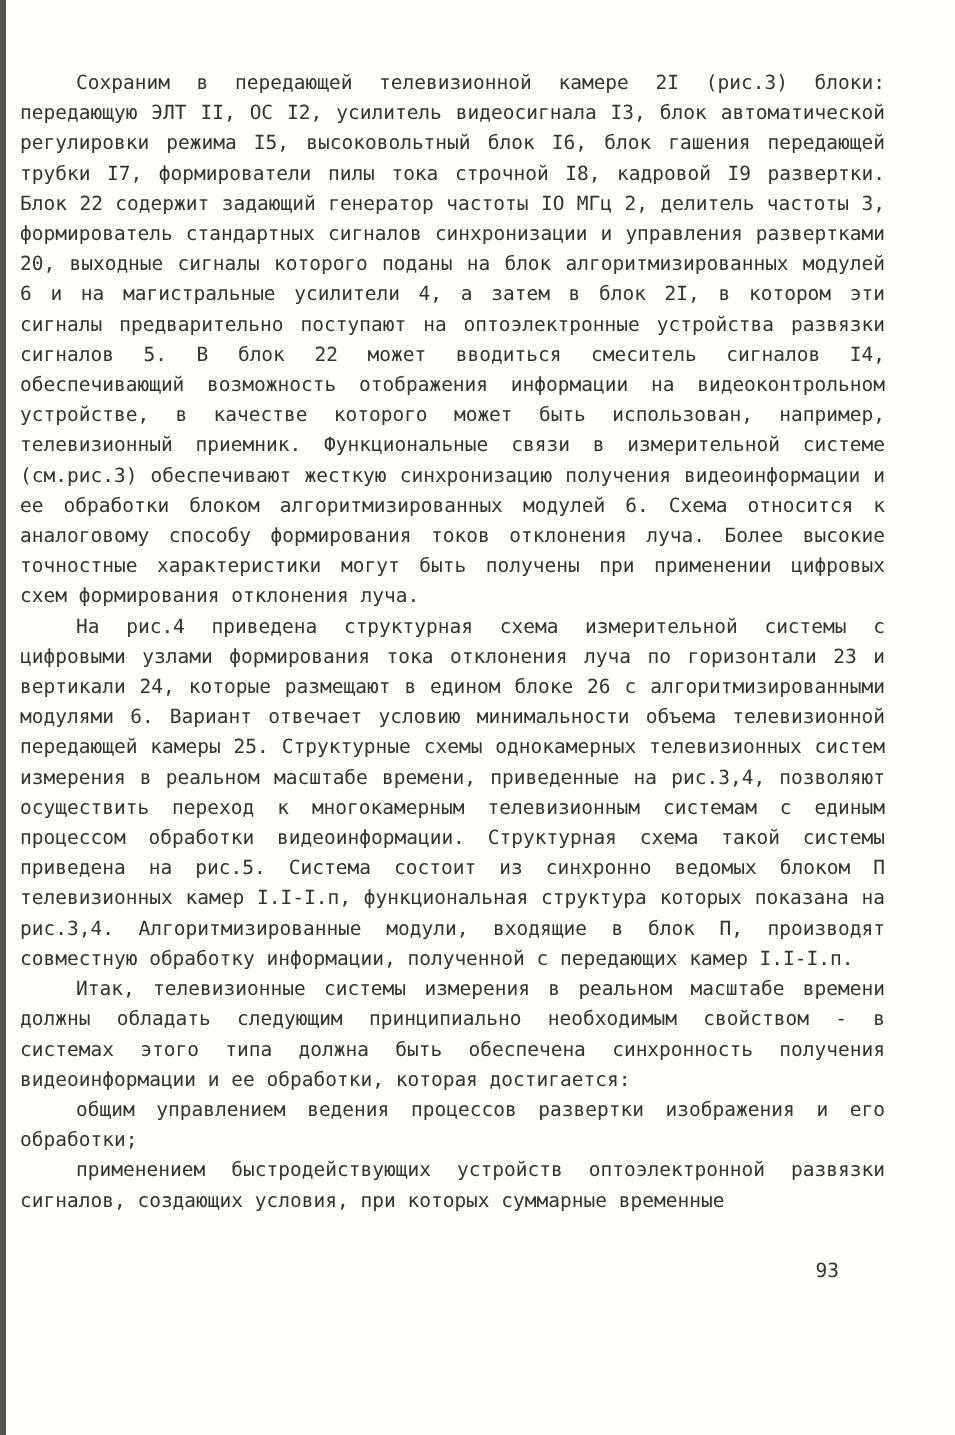Сохраним в передающей телевизионной камере 2I (рис.3) блоки: передающую ЭЛТ II, ОС I2, усилитель видеосигнала I3, блок автоматической регулировки режима I5, высоковольтный блок I6, блок гашения передающей трубки I7, формирователи пилы тока строчной I8, кадровой I9 развертки. Блок 22 содержит задающий генератор частоты IO МГц 2, делитель частоты 3, формирователь стандартных сигналов синхронизации и управления развертками 20, выходные сигналы которого поданы на блок алгоритмизированных модулей 6 и на магистральные усилители 4, а затем в блок 2I, в котором эти сигналы предварительно поступают на оптоэлектронные устройства развязки сигналов 5. В блок 22 может вводиться смеситель сигналов I4, обеспечивающий возможность отображения информации на видеоконтрольном устройстве, в качестве которого может быть использован, например, телевизионный приемник. Функциональные связи в измерительной системе (см.рис.3) обеспечивают жесткую синхронизацию получения видеоинформации и ее обработки блоком алгоритмизированных модулей 6. Схема относится к аналоговому способу формирования токов отклонения луча. Более высокие точностные характеристики могут быть получены при применении цифровых схем формирования отклонения луча.
На рис.4 приведена структурная схема измерительной системы с цифровыми узлами формирования тока отклонения луча по горизонтали 23 и вертикали 24, которые размещают в едином блоке 26 с алгоритмизированными модулями 6. Вариант отвечает условию минимальности объема телевизионной передающей камеры 25. Структурные схемы однокамерных телевизионных систем измерения в реальном масштабе времени, приведенные на рис.3,4, позволяют осуществить переход к многокамерным телевизионным системам с единым процессом обработки видеоинформации. Структурная схема такой системы приведена на рис.5. Система состоит из синхронно ведомых блоком П телевизионных камер I.I-I.п, функциональная структура которых показана на рис.3,4. Алгоритмизированные модули, входящие в блок П, производят совместную обработку информации, полученной с передающих камер I.I-I.п.
Итак, телевизионные системы измерения в реальном масштабе времени должны обладать следующим принципиально необходимым свойством - в системах этого типа должна быть обеспечена синхронность получения видеоинформации и ее обработки, которая достигается:
общим управлением ведения процессов развертки изображения и его обработки;
применением быстродействующих устройств оптоэлектронной развязки сигналов, создающих условия, при которых суммарные временные
93